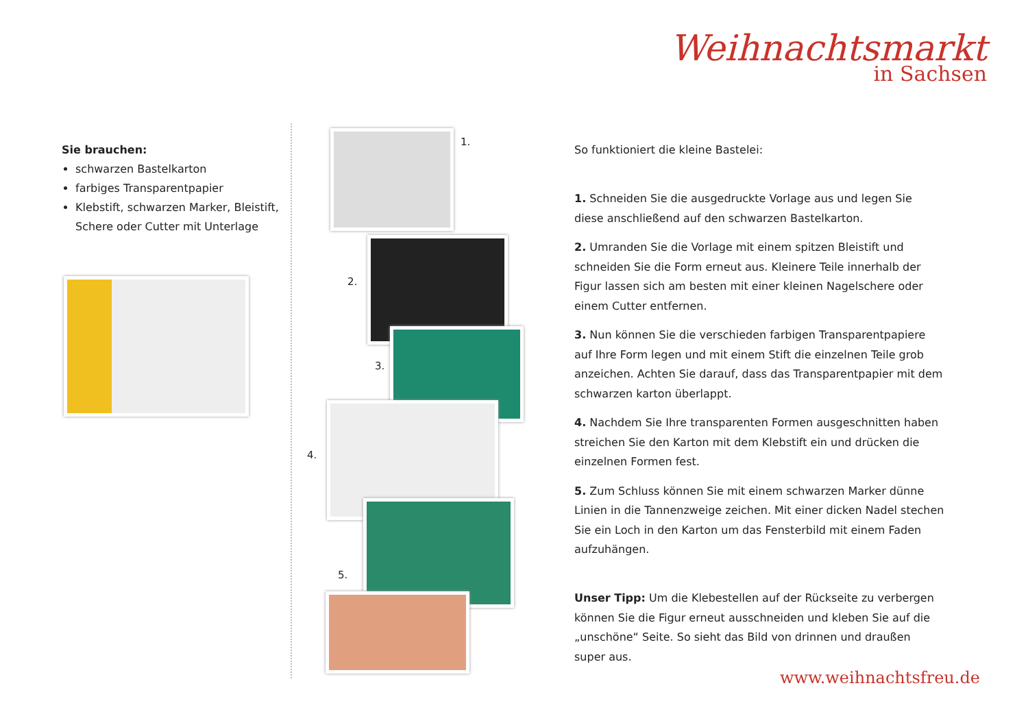Weihnachtsmarkt
in Sachsen
Sie brauchen:
schwarzen Bastelkarton
farbiges Transparentpapier
Klebstift, schwarzen Marker, Bleistift, Schere oder Cutter mit Unterlage
1.
2.
3.
4.
5.
So funktioniert die kleine Bastelei:
1. Schneiden Sie die ausgedruckte Vorlage aus und legen Sie diese anschließend auf den schwarzen Bastelkarton.
2. Umranden Sie die Vorlage mit einem spitzen Bleistift und schneiden Sie die Form erneut aus. Kleinere Teile innerhalb der Figur lassen sich am besten mit einer kleinen Nagelschere oder einem Cutter entfernen.
3. Nun können Sie die verschieden farbigen Transparentpapiere auf Ihre Form legen und mit einem Stift die einzelnen Teile grob anzeichen. Achten Sie darauf, dass das Transparentpapier mit dem schwarzen karton überlappt.
4. Nachdem Sie Ihre transparenten Formen ausgeschnitten haben streichen Sie den Karton mit dem Klebstift ein und drücken die einzelnen Formen fest.
5. Zum Schluss können Sie mit einem schwarzen Marker dünne Linien in die Tannenzweige zeichen. Mit einer dicken Nadel stechen Sie ein Loch in den Karton um das Fensterbild mit einem Faden aufzuhängen.
Unser Tipp: Um die Klebestellen auf der Rückseite zu verbergen können Sie die Figur erneut ausschneiden und kleben Sie auf die „unschöne“ Seite. So sieht das Bild von drinnen und draußen super aus.
www.weihnachtsfreu.de